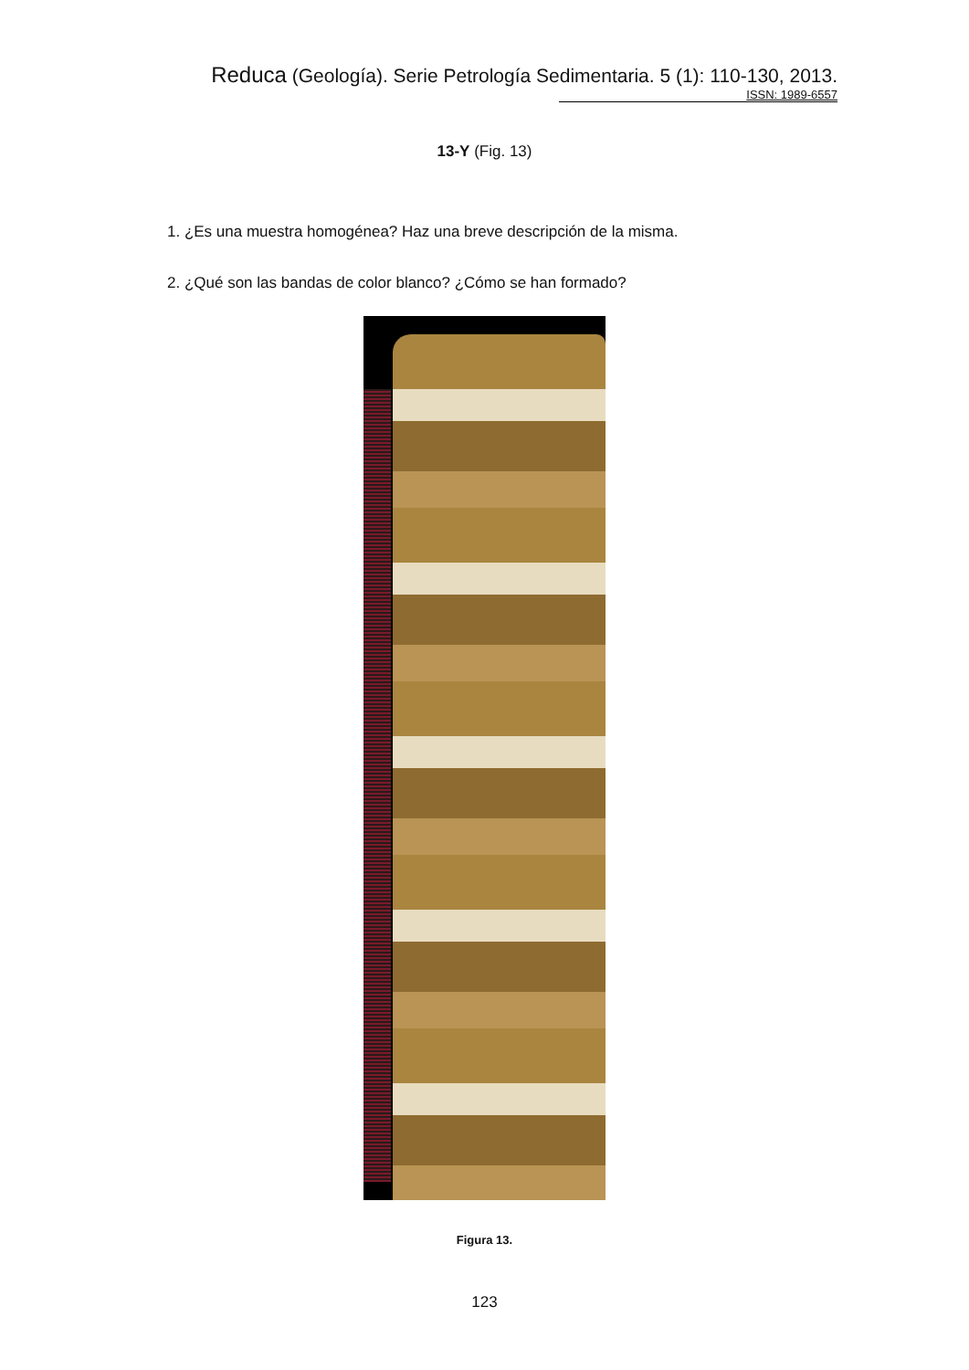Reduca (Geología). Serie Petrología Sedimentaria. 5 (1): 110-130, 2013.
ISSN: 1989-6557
13-Y (Fig. 13)
1. ¿Es una muestra homogénea? Haz una breve descripción de la misma.
2. ¿Qué son las bandas de color blanco? ¿Cómo se han formado?
Figura 13.
123